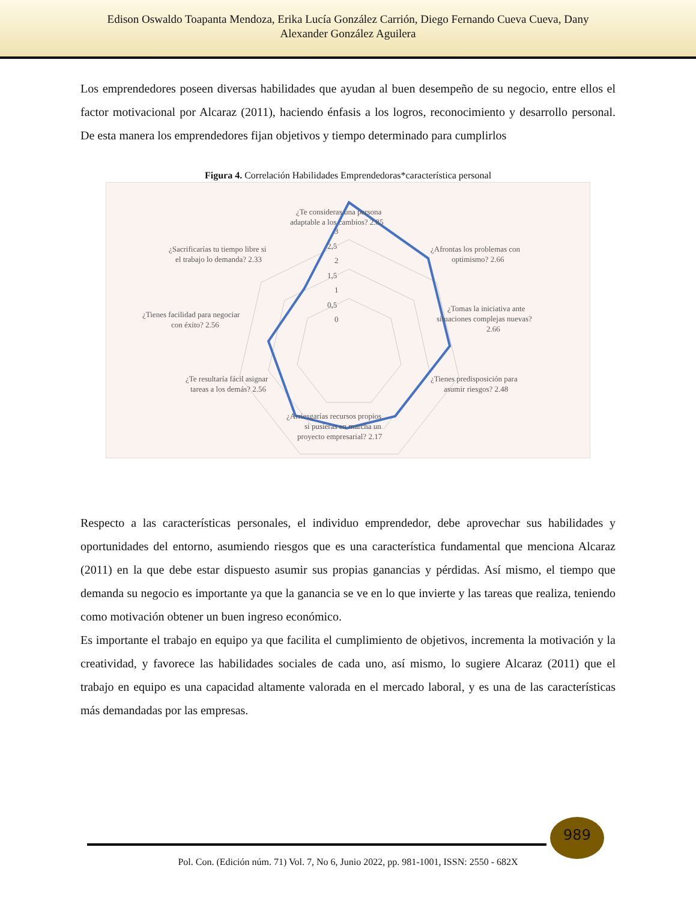Edison Oswaldo Toapanta Mendoza, Erika Lucía González Carrión, Diego Fernando Cueva Cueva, Dany
Alexander González Aguilera
Los emprendedores poseen diversas habilidades que ayudan al buen desempeño de su negocio, entre ellos el factor motivacional por Alcaraz (2011), haciendo énfasis a los logros, reconocimiento y desarrollo personal. De esta manera los emprendedores fijan objetivos y tiempo determinado para cumplirlos
Figura 4. Correlación Habilidades Emprendedoras*característica personal
¿Te consideras una persona
adaptable a los cambios? 2.85
¿Afrontas los problemas con
optimismo? 2.66
¿Tomas la iniciativa ante
situaciones complejas nuevas?
2.66
¿Tienes predisposición para
asumir riesgos? 2.48
¿Arriesgarías recursos propios
si pusieras en marcha un
proyecto empresarial? 2.17
¿Te resultaría fácil asignar
tareas a los demás? 2.56
¿Tienes facilidad para negociar
con éxito? 2.56
¿Sacrificarías tu tiempo libre si
el trabajo lo demanda? 2.33
3
2,5
2
1,5
1
0,5
0
Respecto a las características personales, el individuo emprendedor, debe aprovechar sus habilidades y oportunidades del entorno, asumiendo riesgos que es una característica fundamental que menciona Alcaraz (2011) en la que debe estar dispuesto asumir sus propias ganancias y pérdidas. Así mismo, el tiempo que demanda su negocio es importante ya que la ganancia se ve en lo que invierte y las tareas que realiza, teniendo como motivación obtener un buen ingreso económico.
Es importante el trabajo en equipo ya que facilita el cumplimiento de objetivos, incrementa la motivación y la creatividad, y favorece las habilidades sociales de cada uno, así mismo, lo sugiere Alcaraz (2011) que el trabajo en equipo es una capacidad altamente valorada en el mercado laboral, y es una de las características más demandadas por las empresas.
989
Pol. Con. (Edición núm. 71) Vol. 7, No 6, Junio 2022, pp. 981-1001, ISSN: 2550 - 682X